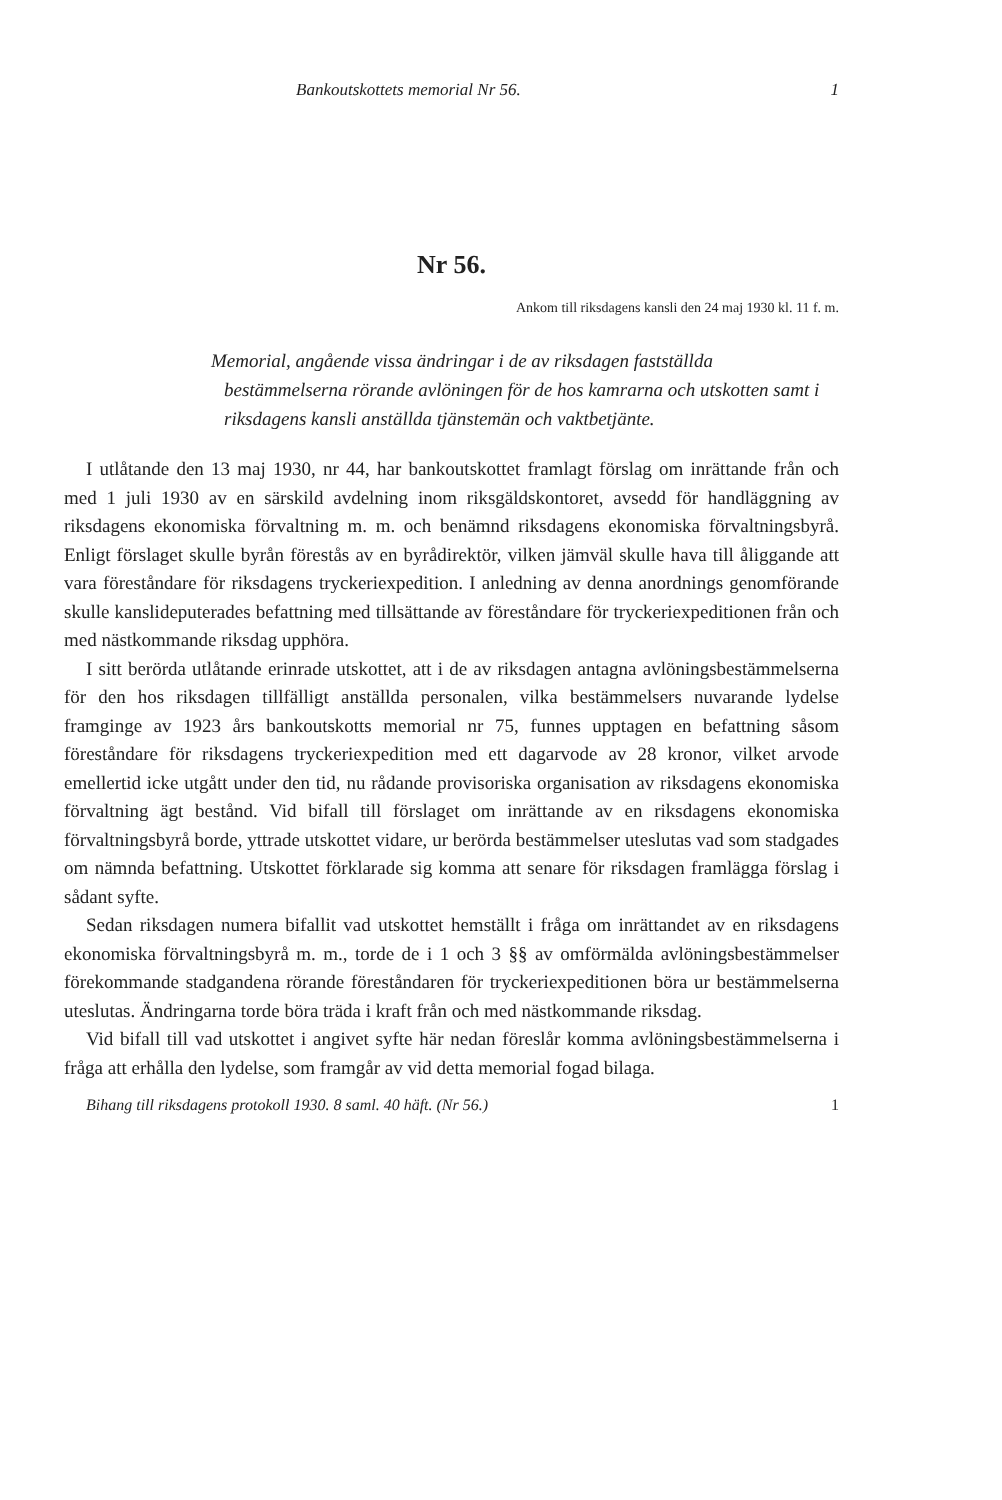Bankoutskottets memorial Nr 56. 1
Nr 56.
Ankom till riksdagens kansli den 24 maj 1930 kl. 11 f. m.
Memorial, angående vissa ändringar i de av riksdagen fastställda bestämmelserna rörande avlöningen för de hos kamrarna och utskotten samt i riksdagens kansli anställda tjänstemän och vaktbetjänte.
I utlåtande den 13 maj 1930, nr 44, har bankoutskottet framlagt förslag om inrättande från och med 1 juli 1930 av en särskild avdelning inom riksgäldskontoret, avsedd för handläggning av riksdagens ekonomiska förvaltning m. m. och benämnd riksdagens ekonomiska förvaltningsbyrå. Enligt förslaget skulle byrån förestås av en byrådirektör, vilken jämväl skulle hava till åliggande att vara föreståndare för riksdagens tryckeriexpedition. I anledning av denna anordnings genomförande skulle kanslideputerades befattning med tillsättande av föreståndare för tryckeriexpeditionen från och med nästkommande riksdag upphöra.
I sitt berörda utlåtande erinrade utskottet, att i de av riksdagen antagna avlöningsbestämmelserna för den hos riksdagen tillfälligt anställda personalen, vilka bestämmelsers nuvarande lydelse framginge av 1923 års bankoutskotts memorial nr 75, funnes upptagen en befattning såsom föreståndare för riksdagens tryckeriexpedition med ett dagarvode av 28 kronor, vilket arvode emellertid icke utgått under den tid, nu rådande provisoriska organisation av riksdagens ekonomiska förvaltning ägt bestånd. Vid bifall till förslaget om inrättande av en riksdagens ekonomiska förvaltningsbyrå borde, yttrade utskottet vidare, ur berörda bestämmelser uteslutas vad som stadgades om nämnda befattning. Utskottet förklarade sig komma att senare för riksdagen framlägga förslag i sådant syfte.
Sedan riksdagen numera bifallit vad utskottet hemställt i fråga om inrättandet av en riksdagens ekonomiska förvaltningsbyrå m. m., torde de i 1 och 3 §§ av omförmälda avlöningsbestämmelser förekommande stadgandena rörande föreståndaren för tryckeriexpeditionen böra ur bestämmelserna uteslutas. Ändringarna torde böra träda i kraft från och med nästkommande riksdag.
Vid bifall till vad utskottet i angivet syfte här nedan föreslår komma avlöningsbestämmelserna i fråga att erhålla den lydelse, som framgår av vid detta memorial fogad bilaga.
Bihang till riksdagens protokoll 1930. 8 saml. 40 häft. (Nr 56.) 1